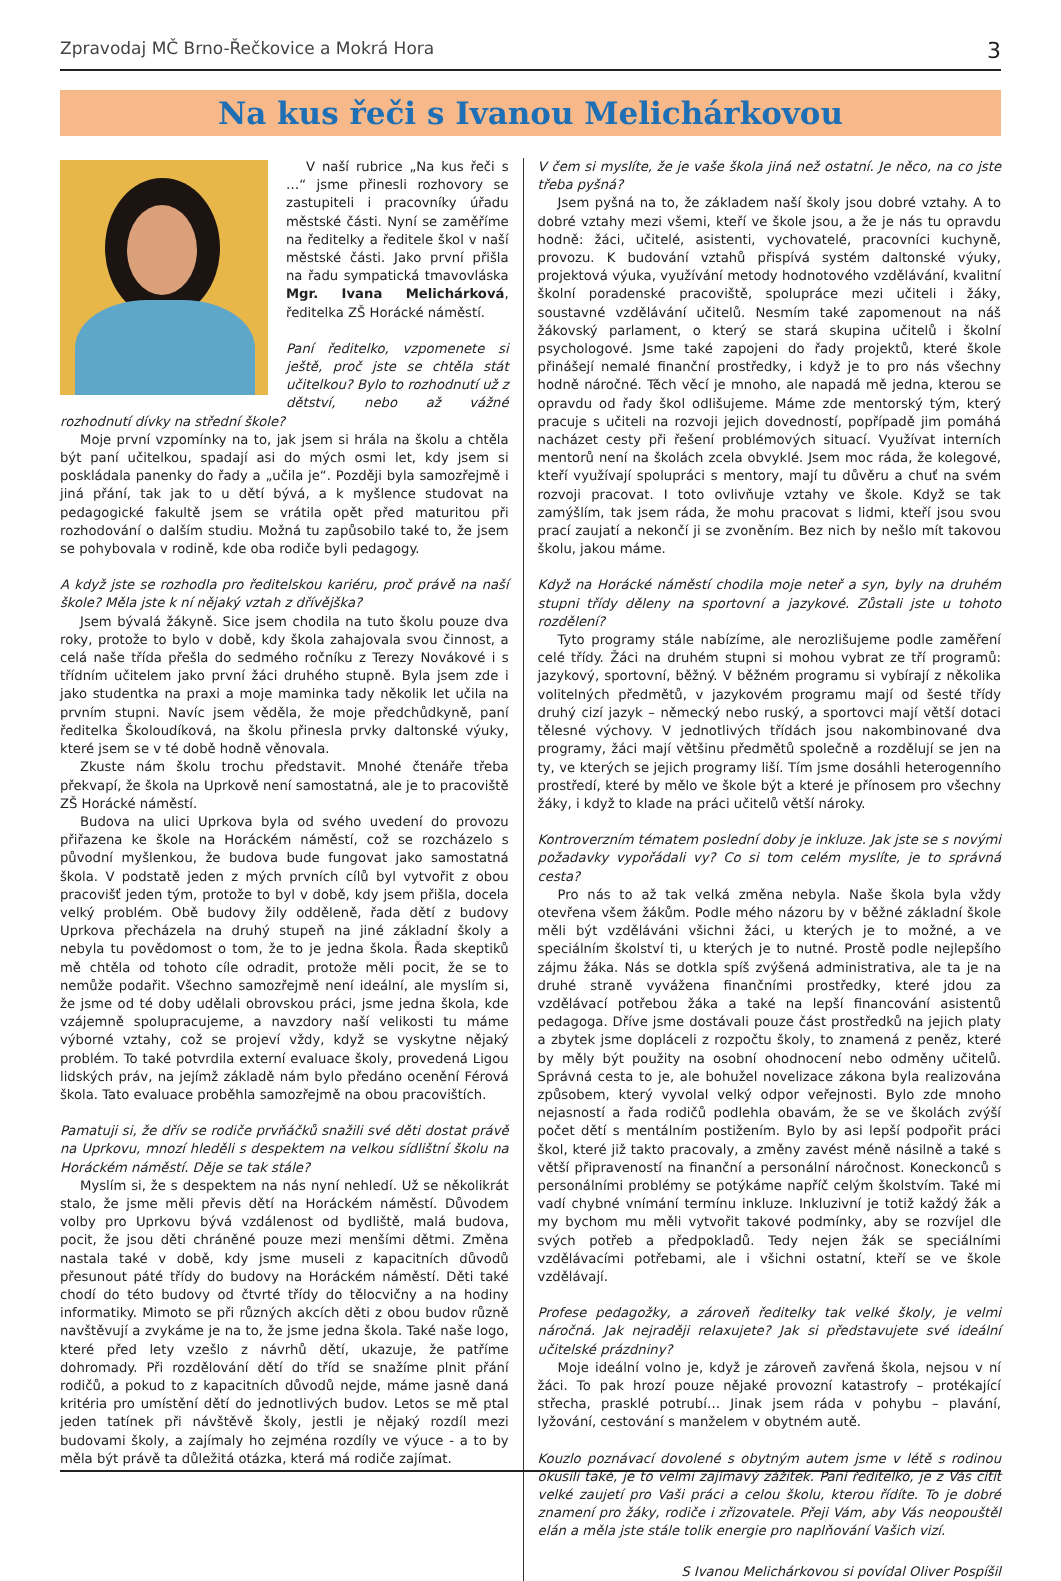Zpravodaj MČ Brno-Řečkovice a Mokrá Hora 3
Na kus řeči s Ivanou Melichárkovou
V naší rubrice „Na kus řeči s …“ jsme přinesli rozhovory se zastupiteli i pracovníky úřadu městské části. Nyní se zaměříme na ředitelky a ředitele škol v naší městské části. Jako první přišla na řadu sympatická tmavovláska Mgr. Ivana Melichárková, ředitelka ZŠ Horácké náměstí.
Paní ředitelko, vzpomenete si ještě, proč jste se chtěla stát učitelkou? Bylo to rozhodnutí už z dětství, nebo až vážné rozhodnutí dívky na střední škole?
Moje první vzpomínky na to, jak jsem si hrála na školu a chtěla být paní učitelkou, spadají asi do mých osmi let, kdy jsem si poskládala panenky do řady a „učila je“. Později byla samozřejmě i jiná přání, tak jak to u dětí bývá, a k myšlence studovat na pedagogické fakultě jsem se vrátila opět před maturitou při rozhodování o dalším studiu. Možná tu zapůsobilo také to, že jsem se pohybovala v rodině, kde oba rodiče byli pedagogy.
A když jste se rozhodla pro ředitelskou kariéru, proč právě na naší škole? Měla jste k ní nějaký vztah z dřívějška?
Jsem bývalá žákyně. Sice jsem chodila na tuto školu pouze dva roky, protože to bylo v době, kdy škola zahajovala svou činnost, a celá naše třída přešla do sedmého ročníku z Terezy Novákové i s třídním učitelem jako první žáci druhého stupně. Byla jsem zde i jako studentka na praxi a moje maminka tady několik let učila na prvním stupni. Navíc jsem věděla, že moje předchůdkyně, paní ředitelka Školoudíková, na školu přinesla prvky daltonské výuky, které jsem se v té době hodně věnovala.
Zkuste nám školu trochu představit. Mnohé čtenáře třeba překvapí, že škola na Uprkově není samostatná, ale je to pracoviště ZŠ Horácké náměstí.
Budova na ulici Uprkova byla od svého uvedení do provozu přiřazena ke škole na Horáckém náměstí, což se rozcházelo s původní myšlenkou, že budova bude fungovat jako samostatná škola. V podstatě jeden z mých prvních cílů byl vytvořit z obou pracovišť jeden tým, protože to byl v době, kdy jsem přišla, docela velký problém. Obě budovy žily odděleně, řada dětí z budovy Uprkova přecházela na druhý stupeň na jiné základní školy a nebyla tu povědomost o tom, že to je jedna škola. Řada skeptiků mě chtěla od tohoto cíle odradit, protože měli pocit, že se to nemůže podařit. Všechno samozřejmě není ideální, ale myslím si, že jsme od té doby udělali obrovskou práci, jsme jedna škola, kde vzájemně spolupracujeme, a navzdory naší velikosti tu máme výborné vztahy, což se projeví vždy, když se vyskytne nějaký problém. To také potvrdila externí evaluace školy, provedená Ligou lidských práv, na jejímž základě nám bylo předáno ocenění Férová škola. Tato evaluace proběhla samozřejmě na obou pracovištích.
Pamatuji si, že dřív se rodiče prvňáčků snažili své děti dostat právě na Uprkovu, mnozí hleděli s despektem na velkou sídlištní školu na Horáckém náměstí. Děje se tak stále?
Myslím si, že s despektem na nás nyní nehledí. Už se několikrát stalo, že jsme měli převis dětí na Horáckém náměstí. Důvodem volby pro Uprkovu bývá vzdálenost od bydliště, malá budova, pocit, že jsou děti chráněné pouze mezi menšími dětmi. Změna nastala také v době, kdy jsme museli z kapacitních důvodů přesunout páté třídy do budovy na Horáckém náměstí. Děti také chodí do této budovy od čtvrté třídy do tělocvičny a na hodiny informatiky. Mimoto se při různých akcích děti z obou budov různě navštěvují a zvykáme je na to, že jsme jedna škola. Také naše logo, které před lety vzešlo z návrhů dětí, ukazuje, že patříme dohromady. Při rozdělování dětí do tříd se snažíme plnit přání rodičů, a pokud to z kapacitních důvodů nejde, máme jasně daná kritéria pro umístění dětí do jednotlivých budov. Letos se mě ptal jeden tatínek při návštěvě školy, jestli je nějaký rozdíl mezi budovami školy, a zajímaly ho zejména rozdíly ve výuce - a to by měla být právě ta důležitá otázka, která má rodiče zajímat.
V čem si myslíte, že je vaše škola jiná než ostatní. Je něco, na co jste třeba pyšná?
Jsem pyšná na to, že základem naší školy jsou dobré vztahy. A to dobré vztahy mezi všemi, kteří ve škole jsou, a že je nás tu opravdu hodně: žáci, učitelé, asistenti, vychovatelé, pracovníci kuchyně, provozu. K budování vztahů přispívá systém daltonské výuky, projektová výuka, využívání metody hodnotového vzdělávání, kvalitní školní poradenské pracoviště, spolupráce mezi učiteli i žáky, soustavné vzdělávání učitelů. Nesmím také zapomenout na náš žákovský parlament, o který se stará skupina učitelů i školní psychologové. Jsme také zapojeni do řady projektů, které škole přinášejí nemalé finanční prostředky, i když je to pro nás všechny hodně náročné. Těch věcí je mnoho, ale napadá mě jedna, kterou se opravdu od řady škol odlišujeme. Máme zde mentorský tým, který pracuje s učiteli na rozvoji jejich dovedností, popřípadě jim pomáhá nacházet cesty při řešení problémových situací. Využívat interních mentorů není na školách zcela obvyklé. Jsem moc ráda, že kolegové, kteří využívají spolupráci s mentory, mají tu důvěru a chuť na svém rozvoji pracovat. I toto ovlivňuje vztahy ve škole. Když se tak zamýšlím, tak jsem ráda, že mohu pracovat s lidmi, kteří jsou svou prací zaujatí a nekončí ji se zvoněním. Bez nich by nešlo mít takovou školu, jakou máme.
Když na Horácké náměstí chodila moje neteř a syn, byly na druhém stupni třídy děleny na sportovní a jazykové. Zůstali jste u tohoto rozdělení?
Tyto programy stále nabízíme, ale nerozlišujeme podle zaměření celé třídy. Žáci na druhém stupni si mohou vybrat ze tří programů: jazykový, sportovní, běžný. V běžném programu si vybírají z několika volitelných předmětů, v jazykovém programu mají od šesté třídy druhý cizí jazyk – německý nebo ruský, a sportovci mají větší dotaci tělesné výchovy. V jednotlivých třídách jsou nakombinované dva programy, žáci mají většinu předmětů společně a rozdělují se jen na ty, ve kterých se jejich programy liší. Tím jsme dosáhli heterogenního prostředí, které by mělo ve škole být a které je přínosem pro všechny žáky, i když to klade na práci učitelů větší nároky.
Kontroverzním tématem poslední doby je inkluze. Jak jste se s novými požadavky vypořádali vy? Co si tom celém myslíte, je to správná cesta?
Pro nás to až tak velká změna nebyla. Naše škola byla vždy otevřena všem žákům. Podle mého názoru by v běžné základní škole měli být vzděláváni všichni žáci, u kterých je to možné, a ve speciálním školství ti, u kterých je to nutné. Prostě podle nejlepšího zájmu žáka. Nás se dotkla spíš zvýšená administrativa, ale ta je na druhé straně vyvážena finančními prostředky, které jdou za vzdělávací potřebou žáka a také na lepší financování asistentů pedagoga. Dříve jsme dostávali pouze část prostředků na jejich platy a zbytek jsme dopláceli z rozpočtu školy, to znamená z peněz, které by měly být použity na osobní ohodnocení nebo odměny učitelů. Správná cesta to je, ale bohužel novelizace zákona byla realizována způsobem, který vyvolal velký odpor veřejnosti. Bylo zde mnoho nejasností a řada rodičů podlehla obavám, že se ve školách zvýší počet dětí s mentálním postižením. Bylo by asi lepší podpořit práci škol, které již takto pracovaly, a změny zavést méně násilně a také s větší připraveností na finanční a personální náročnost. Koneckonců s personálními problémy se potýkáme napříč celým školstvím. Také mi vadí chybné vnímání termínu inkluze. Inkluzivní je totiž každý žák a my bychom mu měli vytvořit takové podmínky, aby se rozvíjel dle svých potřeb a předpokladů. Tedy nejen žák se speciálními vzdělávacími potřebami, ale i všichni ostatní, kteří se ve škole vzdělávají.
Profese pedagožky, a zároveň ředitelky tak velké školy, je velmi náročná. Jak nejraději relaxujete? Jak si představujete své ideální učitelské prázdniny?
Moje ideální volno je, když je zároveň zavřená škola, nejsou v ní žáci. To pak hrozí pouze nějaké provozní katastrofy – protékající střecha, prasklé potrubí… Jinak jsem ráda v pohybu – plavání, lyžování, cestování s manželem v obytném autě.
Kouzlo poznávací dovolené s obytným autem jsme v létě s rodinou okusili také, je to velmi zajímavý zážitek. Paní ředitelko, je z Vás cítit velké zaujetí pro Vaši práci a celou školu, kterou řídíte. To je dobré znamení pro žáky, rodiče i zřizovatele. Přeji Vám, aby Vás neopouštěl elán a měla jste stále tolik energie pro naplňování Vašich vizí.
S Ivanou Melichárkovou si povídal Oliver Pospíšil